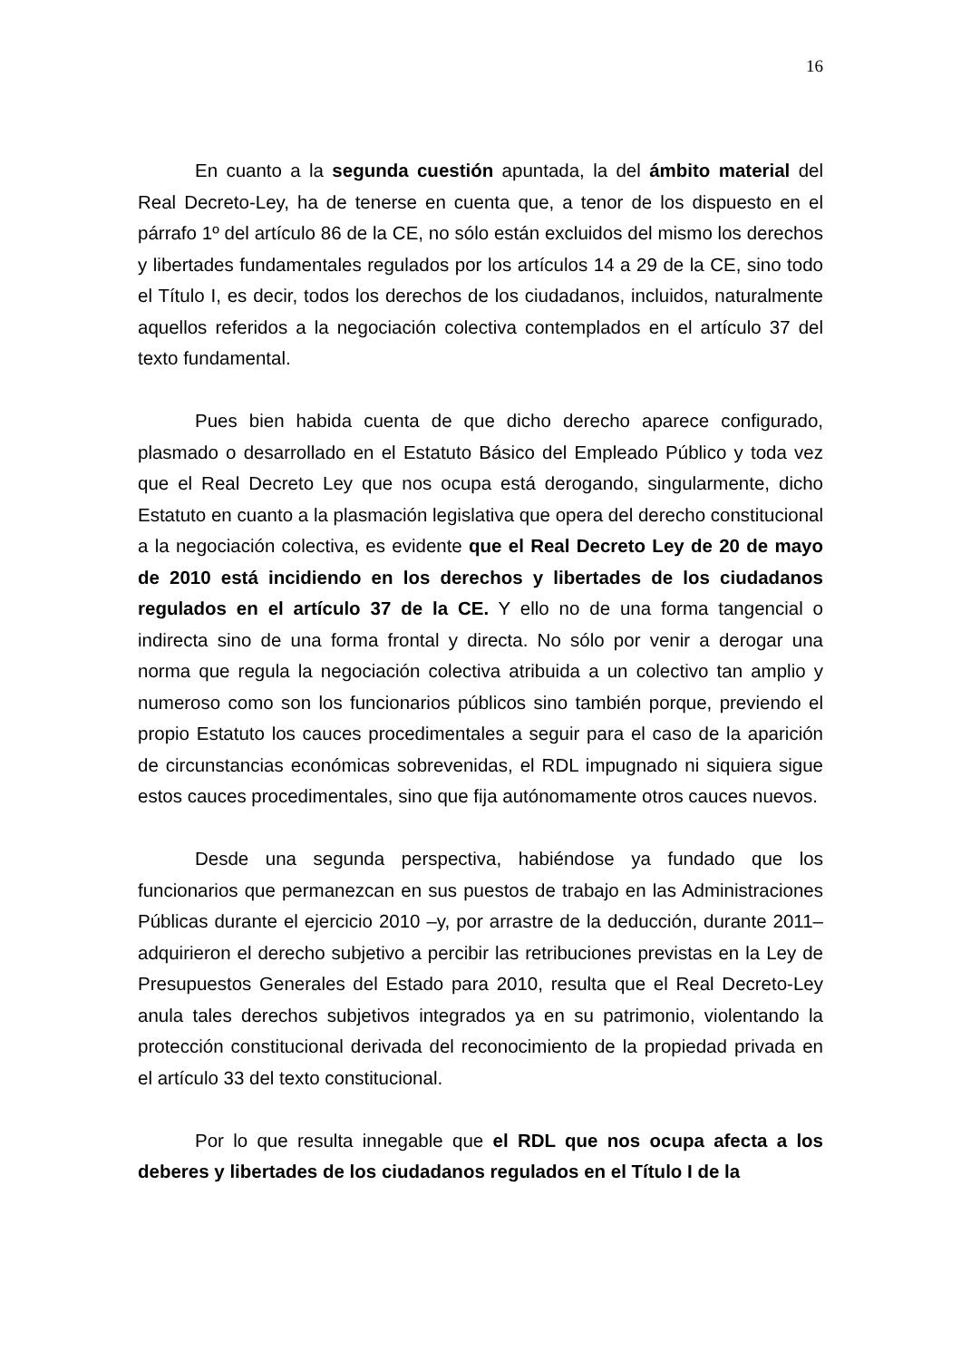16
En cuanto a la segunda cuestión apuntada, la del ámbito material del Real Decreto-Ley, ha de tenerse en cuenta que, a tenor de los dispuesto en el párrafo 1º del artículo 86 de la CE, no sólo están excluidos del mismo los derechos y libertades fundamentales regulados por los artículos 14 a 29 de la CE, sino todo el Título I, es decir, todos los derechos de los ciudadanos, incluidos, naturalmente aquellos referidos a la negociación colectiva contemplados en el artículo 37 del texto fundamental.
Pues bien habida cuenta de que dicho derecho aparece configurado, plasmado o desarrollado en el Estatuto Básico del Empleado Público y toda vez que el Real Decreto Ley que nos ocupa está derogando, singularmente, dicho Estatuto en cuanto a la plasmación legislativa que opera del derecho constitucional a la negociación colectiva, es evidente que el Real Decreto Ley de 20 de mayo de 2010 está incidiendo en los derechos y libertades de los ciudadanos regulados en el artículo 37 de la CE. Y ello no de una forma tangencial o indirecta sino de una forma frontal y directa. No sólo por venir a derogar una norma que regula la negociación colectiva atribuida a un colectivo tan amplio y numeroso como son los funcionarios públicos sino también porque, previendo el propio Estatuto los cauces procedimentales a seguir para el caso de la aparición de circunstancias económicas sobrevenidas, el RDL impugnado ni siquiera sigue estos cauces procedimentales, sino que fija autónomamente otros cauces nuevos.
Desde una segunda perspectiva, habiéndose ya fundado que los funcionarios que permanezcan en sus puestos de trabajo en las Administraciones Públicas durante el ejercicio 2010 –y, por arrastre de la deducción, durante 2011– adquirieron el derecho subjetivo a percibir las retribuciones previstas en la Ley de Presupuestos Generales del Estado para 2010, resulta que el Real Decreto-Ley anula tales derechos subjetivos integrados ya en su patrimonio, violentando la protección constitucional derivada del reconocimiento de la propiedad privada en el artículo 33 del texto constitucional.
Por lo que resulta innegable que el RDL que nos ocupa afecta a los deberes y libertades de los ciudadanos regulados en el Título I de la